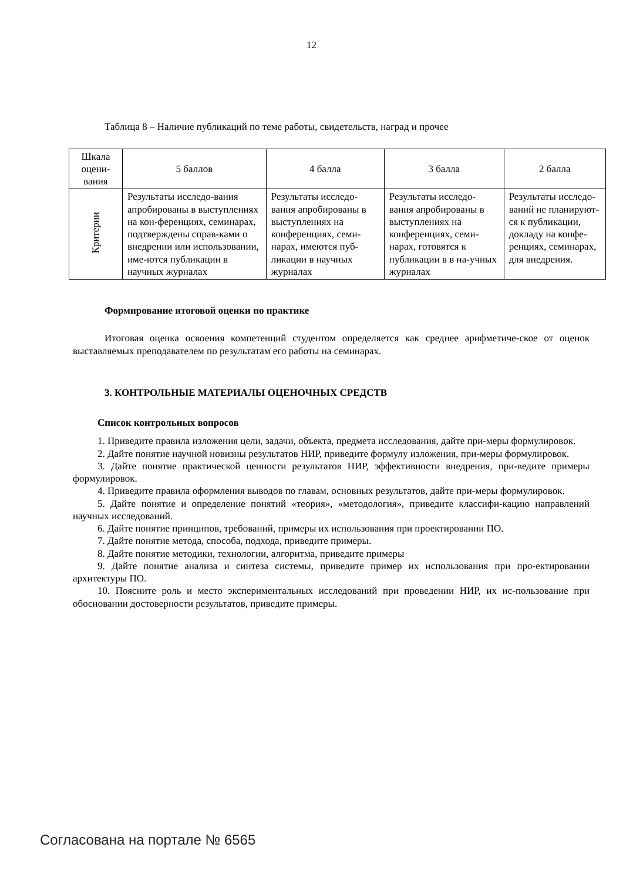12
Таблица 8 – Наличие публикаций по теме работы, свидетельств, наград и прочее
| Шкала оцени-вания | 5 баллов | 4 балла | 3 балла | 2 балла |
| Критерии | Результаты исследо-вания апробированы в выступлениях на кон-ференциях, семинарах, подтверждены справ-ками о внедрении или использовании, име-ются публикации в научных журналах | Результаты исследо-вания апробированы в выступлениях на конференциях, семи-нарах, имеются пуб-ликации в научных журналах | Результаты исследо-вания апробированы в выступлениях на конференциях, семи-нарах, готовятся к публикации в в на-учных журналах | Результаты исследо-ваний не планируют-ся к публикации, докладу на конфе-ренциях, семинарах, для внедрения. |
Формирование итоговой оценки по практике
Итоговая оценка освоения компетенций студентом определяется как среднее арифметиче-ское от оценок выставляемых преподавателем по результатам его работы на семинарах.
3. КОНТРОЛЬНЫЕ МАТЕРИАЛЫ ОЦЕНОЧНЫХ СРЕДСТВ
Список контрольных вопросов
1. Приведите правила изложения цели, задачи, объекта, предмета исследования, дайте при-меры формулировок.
2. Дайте понятие научной новизны результатов НИР, приведите формулу изложения, при-меры формулировок.
3. Дайте понятие практической ценности результатов НИР, эффективности внедрения, при-ведите примеры формулировок.
4. Приведите правила оформления выводов по главам, основных результатов, дайте при-меры формулировок.
5. Дайте понятие и определение понятий «теория», «методология», приведите классифи-кацию направлений научных исследований.
6. Дайте понятие принципов, требований, примеры их использования при проектировании ПО.
7. Дайте понятие метода, способа, подхода, приведите примеры.
8. Дайте понятие методики, технологии, алгоритма, приведите примеры
9. Дайте понятие анализа и синтеза системы, приведите пример их использования при про-ектировании архитектуры ПО.
10. Поясните роль и место экспериментальных исследований при проведении НИР, их ис-пользование при обосновании достоверности результатов, приведите примеры.
Согласована на портале № 6565